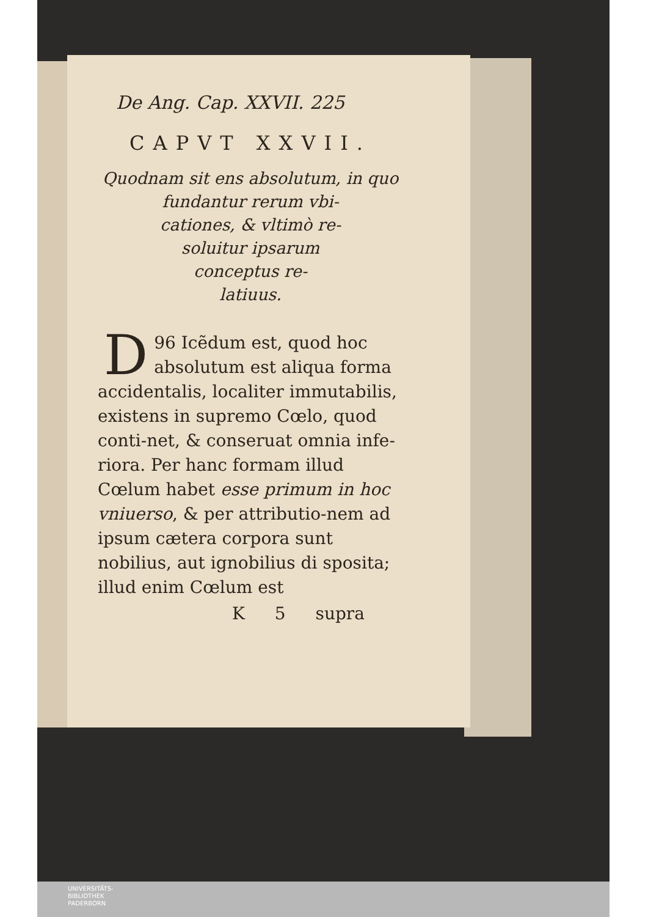De Ang. Cap. XXVII. 225
CAPVT XXVII.
Quodnam sit ens absolutum, in quo fundantur rerum vbi-
cationes, & vltimò re-
soluitur ipsarum
conceptus re-
latiuus.
96 D Icẽdum est, quod hoc absolutum est aliqua forma accidentalis, localiter immutabilis, existens in supremo Cœlo, quod conti-net, & conseruat omnia infe-riora. Per hanc formam illud Cœlum habet esse primum in hoc vniuerso, & per attributio-nem ad ipsum cætera corpora sunt nobilius, aut ignobilius di sposita; illud enim Cœlum est
K 5 supra
UNIVERSITÄTS-
BIBLIOTHEK
PADERBORN